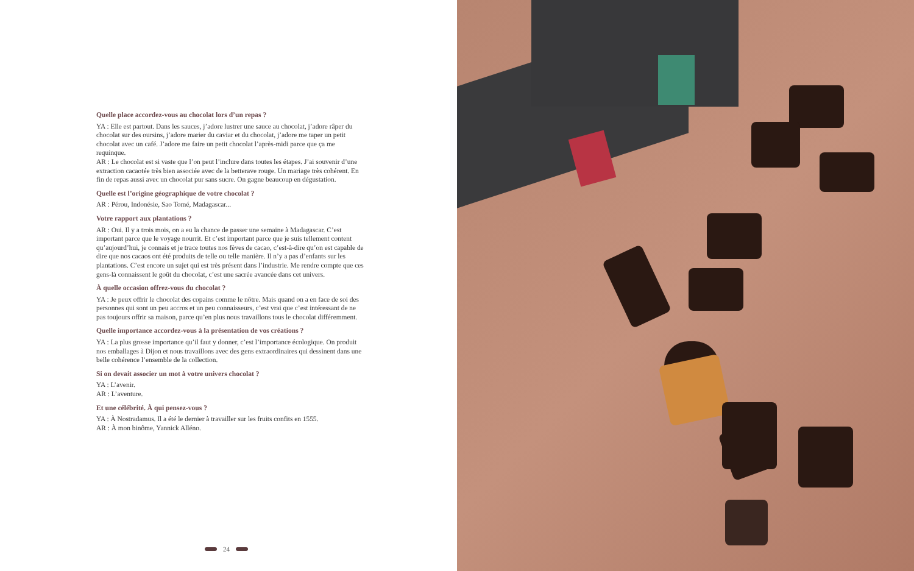Quelle place accordez-vous au chocolat lors d’un repas ?
YA : Elle est partout. Dans les sauces, j’adore lustrer une sauce au chocolat, j’adore râper du chocolat sur des oursins, j’adore marier du caviar et du chocolat, j’adore me taper un petit chocolat avec un café. J’adore me faire un petit chocolat l’après-midi parce que ça me requinque.
AR : Le chocolat est si vaste que l’on peut l’inclure dans toutes les étapes. J’ai souvenir d’une extraction cacaotée très bien associée avec de la betterave rouge. Un mariage très cohérent. En fin de repas aussi avec un chocolat pur sans sucre. On gagne beaucoup en dégustation.
Quelle est l’origine géographique de votre chocolat ?
AR : Pérou, Indonésie, Sao Tomé, Madagascar...
Votre rapport aux plantations ?
AR : Oui. Il y a trois mois, on a eu la chance de passer une semaine à Madagascar. C’est important parce que le voyage nourrit. Et c’est important parce que je suis tellement content qu’aujourd’hui, je connais et je trace toutes nos fèves de cacao, c’est-à-dire qu’on est capable de dire que nos cacaos ont été produits de telle ou telle manière. Il n’y a pas d’enfants sur les plantations. C’est encore un sujet qui est très présent dans l’industrie. Me rendre compte que ces gens-là connaissent le goût du chocolat, c’est une sacrée avancée dans cet univers.
À quelle occasion offrez-vous du chocolat ?
YA : Je peux offrir le chocolat des copains comme le nôtre. Mais quand on a en face de soi des personnes qui sont un peu accros et un peu connaisseurs, c’est vrai que c’est intéressant de ne pas toujours offrir sa maison, parce qu’en plus nous travaillons tous le chocolat différemment.
Quelle importance accordez-vous à la présentation de vos créations ?
YA : La plus grosse importance qu’il faut y donner, c’est l’importance écologique. On produit nos emballages à Dijon et nous travaillons avec des gens extraordinaires qui dessinent dans une belle cohérence l’ensemble de la collection.
Si on devait associer un mot à votre univers chocolat ?
YA : L’avenir.
AR : L’aventure.
Et une célébrité. À qui pensez-vous ?
YA : À Nostradamus. Il a été le dernier à travailler sur les fruits confits en 1555.
AR : À mon binôme, Yannick Alléno.
24